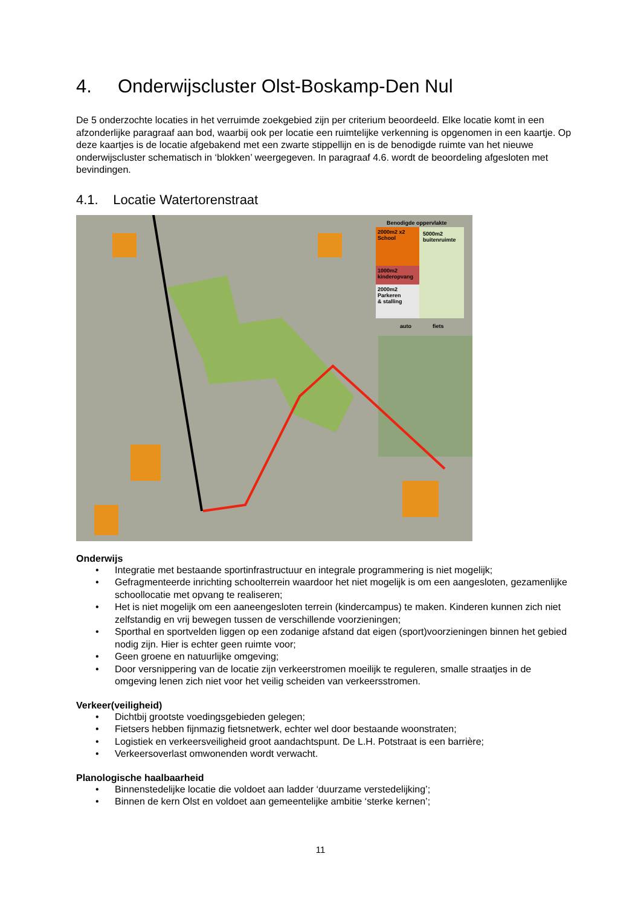4. Onderwijscluster Olst-Boskamp-Den Nul
De 5 onderzochte locaties in het verruimde zoekgebied zijn per criterium beoordeeld. Elke locatie komt in een afzonderlijke paragraaf aan bod, waarbij ook per locatie een ruimtelijke verkenning is opgenomen in een kaartje. Op deze kaartjes is de locatie afgebakend met een zwarte stippellijn en is de benodigde ruimte van het nieuwe onderwijscluster schematisch in ‘blokken’ weergegeven. In paragraaf 4.6. wordt de beoordeling afgesloten met bevindingen.
4.1. Locatie Watertorenstraat
Benodigde oppervlakte
2000m2 x2
School
1000m2
kinderopvang
2000m2
Parkeren
& stalling
5000m2
buitenruimte
auto fiets
Onderwijs
• Integratie met bestaande sportinfrastructuur en integrale programmering is niet mogelijk;
• Gefragmenteerde inrichting schoolterrein waardoor het niet mogelijk is om een aangesloten, gezamenlijke schoollocatie met opvang te realiseren;
• Het is niet mogelijk om een aaneengesloten terrein (kindercampus) te maken. Kinderen kunnen zich niet zelfstandig en vrij bewegen tussen de verschillende voorzieningen;
• Sporthal en sportvelden liggen op een zodanige afstand dat eigen (sport)voorzieningen binnen het gebied nodig zijn. Hier is echter geen ruimte voor;
• Geen groene en natuurlijke omgeving;
• Door versnippering van de locatie zijn verkeerstromen moeilijk te reguleren, smalle straatjes in de omgeving lenen zich niet voor het veilig scheiden van verkeersstromen.
Verkeer(veiligheid)
• Dichtbij grootste voedingsgebieden gelegen;
• Fietsers hebben fijnmazig fietsnetwerk, echter wel door bestaande woonstraten;
• Logistiek en verkeersveiligheid groot aandachtspunt. De L.H. Potstraat is een barrière;
• Verkeersoverlast omwonenden wordt verwacht.
Planologische haalbaarheid
• Binnenstedelijke locatie die voldoet aan ladder ‘duurzame verstedelijking’;
• Binnen de kern Olst en voldoet aan gemeentelijke ambitie ‘sterke kernen’;
11